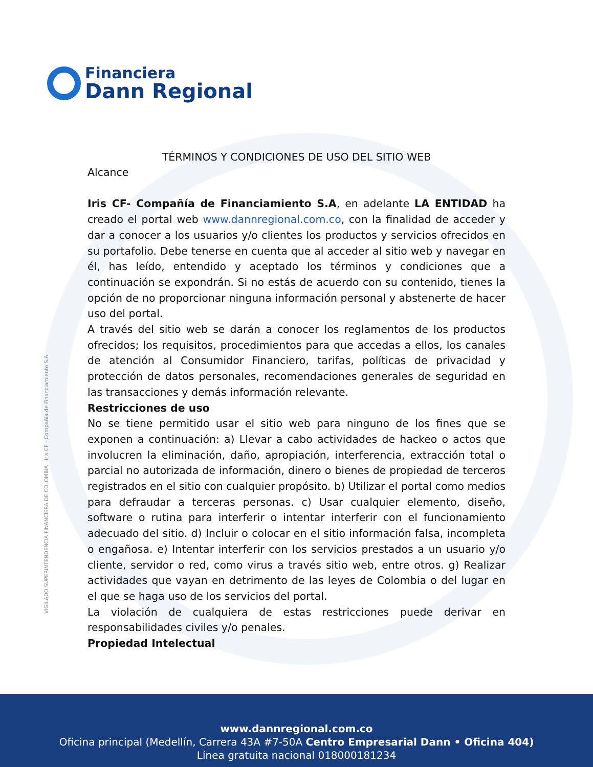Financiera
Dann Regional
VIGILADO SUPERINTENDENCIA FINANCIERA DE COLOMBIA Iris CF - Compañía de Financiamiento S.A
TÉRMINOS Y CONDICIONES DE USO DEL SITIO WEB
Alcance
Iris CF- Compañía de Financiamiento S.A, en adelante LA ENTIDAD ha creado el portal web www.dannregional.com.co, con la finalidad de acceder y dar a conocer a los usuarios y/o clientes los productos y servicios ofrecidos en su portafolio. Debe tenerse en cuenta que al acceder al sitio web y navegar en él, has leído, entendido y aceptado los términos y condiciones que a continuación se expondrán. Si no estás de acuerdo con su contenido, tienes la opción de no proporcionar ninguna información personal y abstenerte de hacer uso del portal.
A través del sitio web se darán a conocer los reglamentos de los productos ofrecidos; los requisitos, procedimientos para que accedas a ellos, los canales de atención al Consumidor Financiero, tarifas, políticas de privacidad y protección de datos personales, recomendaciones generales de seguridad en las transacciones y demás información relevante.
Restricciones de uso
No se tiene permitido usar el sitio web para ninguno de los fines que se exponen a continuación: a) Llevar a cabo actividades de hackeo o actos que involucren la eliminación, daño, apropiación, interferencia, extracción total o parcial no autorizada de información, dinero o bienes de propiedad de terceros registrados en el sitio con cualquier propósito. b) Utilizar el portal como medios para defraudar a terceras personas. c) Usar cualquier elemento, diseño, software o rutina para interferir o intentar interferir con el funcionamiento adecuado del sitio. d) Incluir o colocar en el sitio información falsa, incompleta o engañosa. e) Intentar interferir con los servicios prestados a un usuario y/o cliente, servidor o red, como virus a través sitio web, entre otros. g) Realizar actividades que vayan en detrimento de las leyes de Colombia o del lugar en el que se haga uso de los servicios del portal.
La violación de cualquiera de estas restricciones puede derivar en responsabilidades civiles y/o penales.
Propiedad Intelectual
www.dannregional.com.co
Oficina principal (Medellín, Carrera 43A #7-50A Centro Empresarial Dann • Oficina 404)
Línea gratuita nacional 018000181234